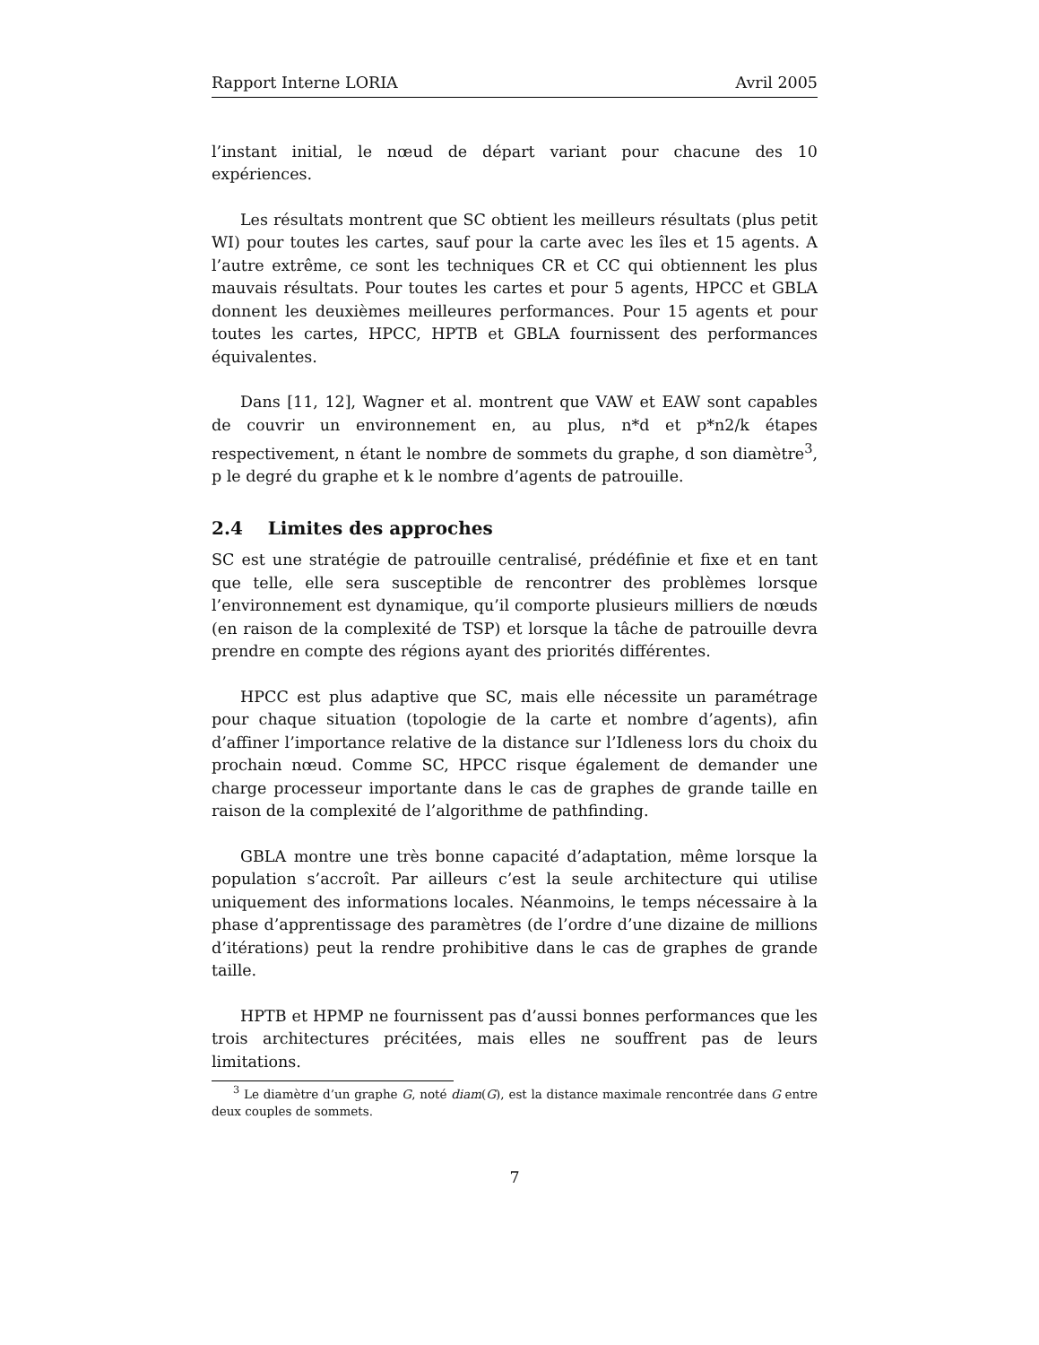Rapport Interne LORIA Avril 2005
l’instant initial, le nœud de départ variant pour chacune des 10 expériences.
Les résultats montrent que SC obtient les meilleurs résultats (plus petit WI) pour toutes les cartes, sauf pour la carte avec les îles et 15 agents. A l’autre extrême, ce sont les techniques CR et CC qui obtiennent les plus mauvais résultats. Pour toutes les cartes et pour 5 agents, HPCC et GBLA donnent les deuxièmes meilleures performances. Pour 15 agents et pour toutes les cartes, HPCC, HPTB et GBLA fournissent des performances équivalentes.
Dans [11, 12], Wagner et al. montrent que VAW et EAW sont capables de couvrir un environnement en, au plus, n*d et p*n2/k étapes respectivement, n étant le nombre de sommets du graphe, d son diamètre<sup>3</sup>, p le degré du graphe et k le nombre d’agents de patrouille.
2.4 Limites des approches
SC est une stratégie de patrouille centralisé, prédéfinie et fixe et en tant que telle, elle sera susceptible de rencontrer des problèmes lorsque l’environnement est dynamique, qu’il comporte plusieurs milliers de nœuds (en raison de la complexité de TSP) et lorsque la tâche de patrouille devra prendre en compte des régions ayant des priorités différentes.
HPCC est plus adaptive que SC, mais elle nécessite un paramétrage pour chaque situation (topologie de la carte et nombre d’agents), afin d’affiner l’importance relative de la distance sur l’Idleness lors du choix du prochain nœud. Comme SC, HPCC risque également de demander une charge processeur importante dans le cas de graphes de grande taille en raison de la complexité de l’algorithme de pathfinding.
GBLA montre une très bonne capacité d’adaptation, même lorsque la population s’accroît. Par ailleurs c’est la seule architecture qui utilise uniquement des informations locales. Néanmoins, le temps nécessaire à la phase d’apprentissage des paramètres (de l’ordre d’une dizaine de millions d’itérations) peut la rendre prohibitive dans le cas de graphes de grande taille.
HPTB et HPMP ne fournissent pas d’aussi bonnes performances que les trois architectures précitées, mais elles ne souffrent pas de leurs limitations.
<sup>3</sup> Le diamètre d’un graphe G, noté diam(G), est la distance maximale rencontrée dans G entre deux couples de sommets.
7